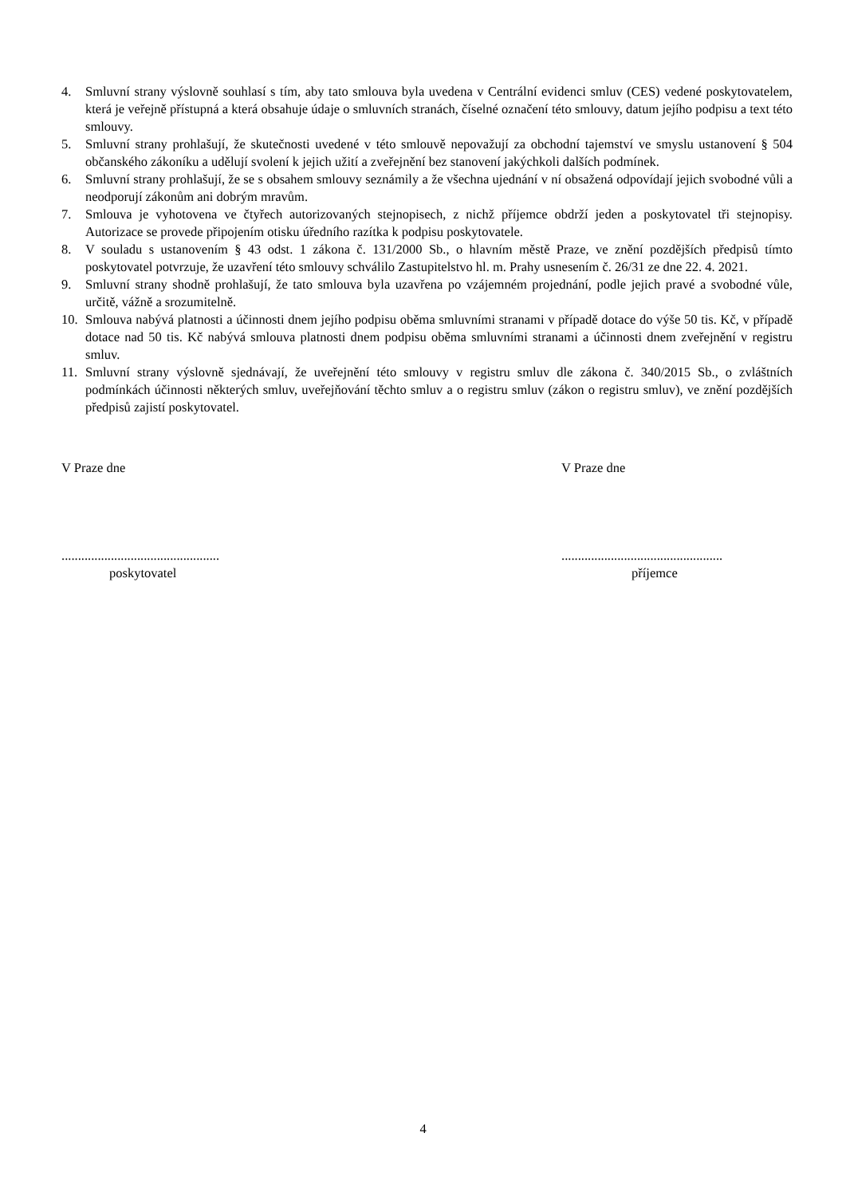4. Smluvní strany výslovně souhlasí s tím, aby tato smlouva byla uvedena v Centrální evidenci smluv (CES) vedené poskytovatelem, která je veřejně přístupná a která obsahuje údaje o smluvních stranách, číselné označení této smlouvy, datum jejího podpisu a text této smlouvy.
5. Smluvní strany prohlašují, že skutečnosti uvedené v této smlouvě nepovažují za obchodní tajemství ve smyslu ustanovení § 504 občanského zákoníku a udělují svolení k jejich užití a zveřejnění bez stanovení jakýchkoli dalších podmínek.
6. Smluvní strany prohlašují, že se s obsahem smlouvy seznámily a že všechna ujednání v ní obsažená odpovídají jejich svobodné vůli a neodporují zákonům ani dobrým mravům.
7. Smlouva je vyhotovena ve čtyřech autorizovaných stejnopisech, z nichž příjemce obdrží jeden a poskytovatel tři stejnopisy. Autorizace se provede připojením otisku úředního razítka k podpisu poskytovatele.
8. V souladu s ustanovením § 43 odst. 1 zákona č. 131/2000 Sb., o hlavním městě Praze, ve znění pozdějších předpisů tímto poskytovatel potvrzuje, že uzavření této smlouvy schválilo Zastupitelstvo hl. m. Prahy usnesením č. 26/31 ze dne 22. 4. 2021.
9. Smluvní strany shodně prohlašují, že tato smlouva byla uzavřena po vzájemném projednání, podle jejich pravé a svobodné vůle, určitě, vážně a srozumitelně.
10. Smlouva nabývá platnosti a účinnosti dnem jejího podpisu oběma smluvními stranami v případě dotace do výše 50 tis. Kč, v případě dotace nad 50 tis. Kč nabývá smlouva platnosti dnem podpisu oběma smluvními stranami a účinnosti dnem zveřejnění v registru smluv.
11. Smluvní strany výslovně sjednávají, že uveřejnění této smlouvy v registru smluv dle zákona č. 340/2015 Sb., o zvláštních podmínkách účinnosti některých smluv, uveřejňování těchto smluv a o registru smluv (zákon o registru smluv), ve znění pozdějších předpisů zajistí poskytovatel.
V Praze dne
................................................
poskytovatel
V Praze dne
.................................................
příjemce
4